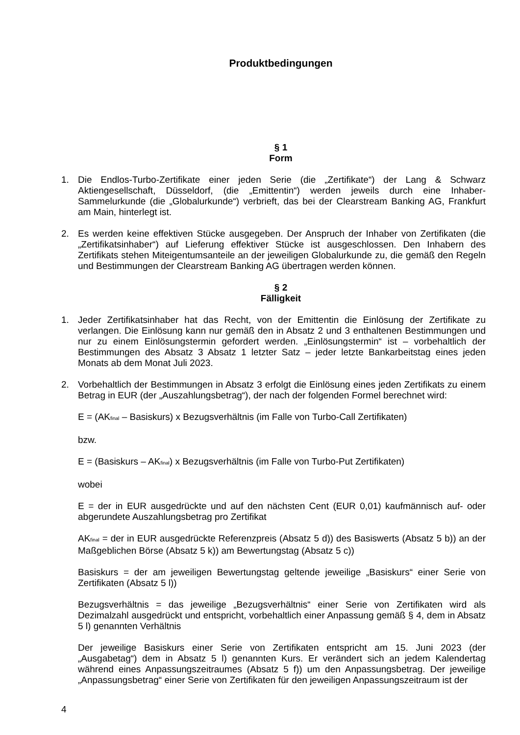Produktbedingungen
§ 1
Form
1. Die Endlos-Turbo-Zertifikate einer jeden Serie (die „Zertifikate“) der Lang & Schwarz Aktiengesellschaft, Düsseldorf, (die „Emittentin“) werden jeweils durch eine Inhaber-Sammelurkunde (die „Globalurkunde“) verbrieft, das bei der Clearstream Banking AG, Frankfurt am Main, hinterlegt ist.
2. Es werden keine effektiven Stücke ausgegeben. Der Anspruch der Inhaber von Zertifikaten (die „Zertifikatsinhaber“) auf Lieferung effektiver Stücke ist ausgeschlossen. Den Inhabern des Zertifikats stehen Miteigentumsanteile an der jeweiligen Globalurkunde zu, die gemäß den Regeln und Bestimmungen der Clearstream Banking AG übertragen werden können.
§ 2
Fälligkeit
1. Jeder Zertifikatsinhaber hat das Recht, von der Emittentin die Einlösung der Zertifikate zu verlangen. Die Einlösung kann nur gemäß den in Absatz 2 und 3 enthaltenen Bestimmungen und nur zu einem Einlösungstermin gefordert werden. „Einlösungstermin“ ist – vorbehaltlich der Bestimmungen des Absatz 3 Absatz 1 letzter Satz – jeder letzte Bankarbeitstag eines jeden Monats ab dem Monat Juli 2023.
2. Vorbehaltlich der Bestimmungen in Absatz 3 erfolgt die Einlösung eines jeden Zertifikats zu einem Betrag in EUR (der „Auszahlungsbetrag“), der nach der folgenden Formel berechnet wird:
E = (AK<sub>final</sub> – Basiskurs) x Bezugsverhältnis (im Falle von Turbo-Call Zertifikaten)
bzw.
E = (Basiskurs – AK<sub>final</sub>) x Bezugsverhältnis (im Falle von Turbo-Put Zertifikaten)
wobei
E = der in EUR ausgedrückte und auf den nächsten Cent (EUR 0,01) kaufmännisch auf- oder abgerundete Auszahlungsbetrag pro Zertifikat
AK<sub>final</sub> = der in EUR ausgedrückte Referenzpreis (Absatz 5 d)) des Basiswerts (Absatz 5 b)) an der Maßgeblichen Börse (Absatz 5 k)) am Bewertungstag (Absatz 5 c))
Basiskurs = der am jeweiligen Bewertungstag geltende jeweilige „Basiskurs“ einer Serie von Zertifikaten (Absatz 5 l))
Bezugsverhältnis = das jeweilige „Bezugsverhältnis“ einer Serie von Zertifikaten wird als Dezimalzahl ausgedrückt und entspricht, vorbehaltlich einer Anpassung gemäß § 4, dem in Absatz 5 l) genannten Verhältnis
Der jeweilige Basiskurs einer Serie von Zertifikaten entspricht am 15. Juni 2023 (der „Ausgabetag“) dem in Absatz 5 l) genannten Kurs. Er verändert sich an jedem Kalendertag während eines Anpassungszeitraumes (Absatz 5 f)) um den Anpassungsbetrag. Der jeweilige „Anpassungsbetrag“ einer Serie von Zertifikaten für den jeweiligen Anpassungszeitraum ist der
4